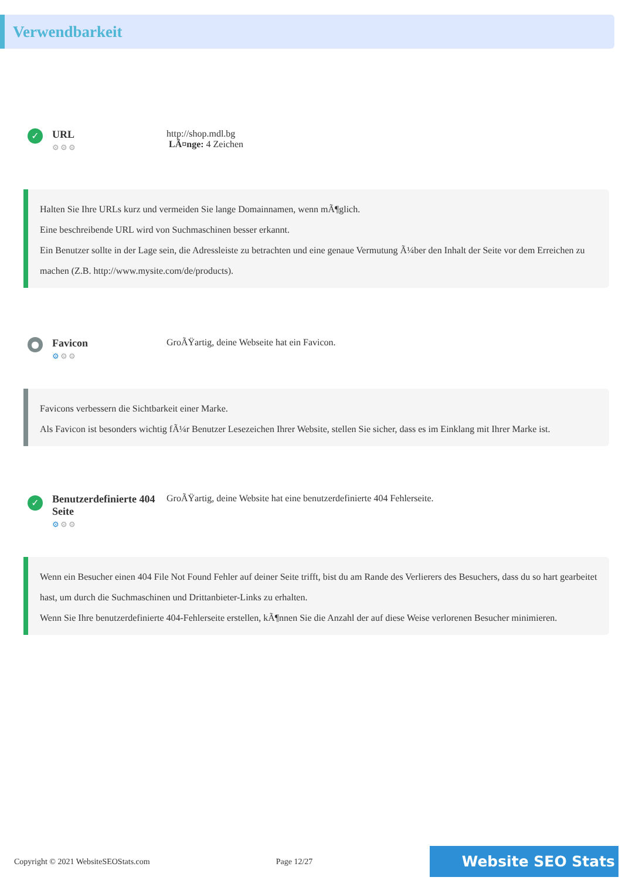Verwendbarkeit
✓
URL
⚙⚙⚙
http://shop.mdl.bg
LÃ¤nge: 4 Zeichen
Halten Sie Ihre URLs kurz und vermeiden Sie lange Domainnamen, wenn mÃ¶glich.
Eine beschreibende URL wird von Suchmaschinen besser erkannt.
Ein Benutzer sollte in der Lage sein, die Adressleiste zu betrachten und eine genaue Vermutung Ã¼ber den Inhalt der Seite vor dem Erreichen zu machen (Z.B. http://www.mysite.com/de/products).
●
Favicon
⚙⚙⚙
GroÃŸartig, deine Webseite hat ein Favicon.
Favicons verbessern die Sichtbarkeit einer Marke.
Als Favicon ist besonders wichtig fÃ¼r Benutzer Lesezeichen Ihrer Website, stellen Sie sicher, dass es im Einklang mit Ihrer Marke ist.
✓
Benutzerdefinierte 404 Seite
⚙⚙⚙
GroÃŸartig, deine Website hat eine benutzerdefinierte 404 Fehlerseite.
Wenn ein Besucher einen 404 File Not Found Fehler auf deiner Seite trifft, bist du am Rande des Verlierers des Besuchers, dass du so hart gearbeitet hast, um durch die Suchmaschinen und Drittanbieter-Links zu erhalten.
Wenn Sie Ihre benutzerdefinierte 404-Fehlerseite erstellen, kÃ¶nnen Sie die Anzahl der auf diese Weise verlorenen Besucher minimieren.
Copyright © 2021 WebsiteSEOStats.com Page 12/27 Website SEO Stats